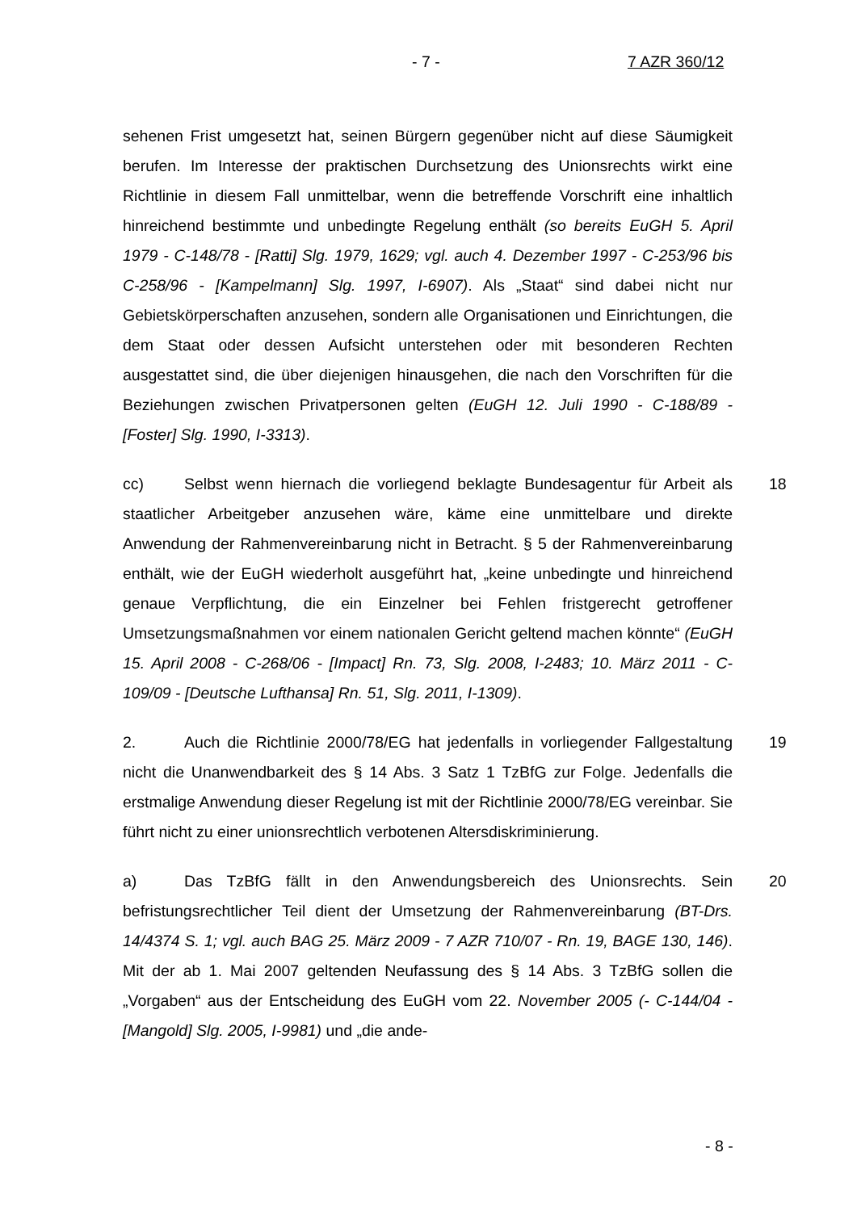- 7 - 7 AZR 360/12
sehenen Frist umgesetzt hat, seinen Bürgern gegenüber nicht auf diese Säumigkeit berufen. Im Interesse der praktischen Durchsetzung des Unionsrechts wirkt eine Richtlinie in diesem Fall unmittelbar, wenn die betreffende Vorschrift eine inhaltlich hinreichend bestimmte und unbedingte Regelung enthält (so bereits EuGH 5. April 1979 - C-148/78 - [Ratti] Slg. 1979, 1629; vgl. auch 4. Dezember 1997 - C-253/96 bis C-258/96 - [Kampelmann] Slg. 1997, I-6907). Als „Staat“ sind dabei nicht nur Gebietskörperschaften anzusehen, sondern alle Organisationen und Einrichtungen, die dem Staat oder dessen Aufsicht unterstehen oder mit besonderen Rechten ausgestattet sind, die über diejenigen hinausgehen, die nach den Vorschriften für die Beziehungen zwischen Privatpersonen gelten (EuGH 12. Juli 1990 - C-188/89 - [Foster] Slg. 1990, I-3313).
18 cc) Selbst wenn hiernach die vorliegend beklagte Bundesagentur für Arbeit als staatlicher Arbeitgeber anzusehen wäre, käme eine unmittelbare und direkte Anwendung der Rahmenvereinbarung nicht in Betracht. § 5 der Rahmenvereinbarung enthält, wie der EuGH wiederholt ausgeführt hat, „keine unbedingte und hinreichend genaue Verpflichtung, die ein Einzelner bei Fehlen fristgerecht getroffener Umsetzungsmaßnahmen vor einem nationalen Gericht geltend machen könnte“ (EuGH 15. April 2008 - C-268/06 - [Impact] Rn. 73, Slg. 2008, I-2483; 10. März 2011 - C-109/09 - [Deutsche Lufthansa] Rn. 51, Slg. 2011, I-1309).
19 2. Auch die Richtlinie 2000/78/EG hat jedenfalls in vorliegender Fallgestaltung nicht die Unanwendbarkeit des § 14 Abs. 3 Satz 1 TzBfG zur Folge. Jedenfalls die erstmalige Anwendung dieser Regelung ist mit der Richtlinie 2000/78/EG vereinbar. Sie führt nicht zu einer unionsrechtlich verbotenen Altersdiskriminierung.
20 a) Das TzBfG fällt in den Anwendungsbereich des Unionsrechts. Sein befristungsrechtlicher Teil dient der Umsetzung der Rahmenvereinbarung (BT-Drs. 14/4374 S. 1; vgl. auch BAG 25. März 2009 - 7 AZR 710/07 - Rn. 19, BAGE 130, 146). Mit der ab 1. Mai 2007 geltenden Neufassung des § 14 Abs. 3 TzBfG sollen die „Vorgaben“ aus der Entscheidung des EuGH vom 22. November 2005 (- C-144/04 - [Mangold] Slg. 2005, I-9981) und „die ande-
- 8 -